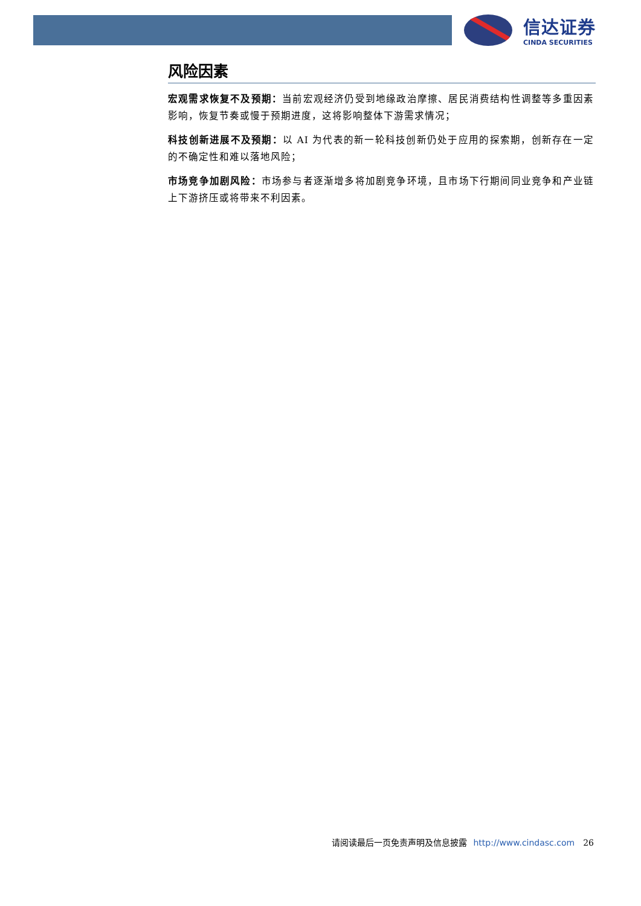信达证券
CINDA SECURITIES
风险因素
宏观需求恢复不及预期：当前宏观经济仍受到地缘政治摩擦、居民消费结构性调整等多重因素影响，恢复节奏或慢于预期进度，这将影响整体下游需求情况；
科技创新进展不及预期：以 AI 为代表的新一轮科技创新仍处于应用的探索期，创新存在一定的不确定性和难以落地风险；
市场竞争加剧风险：市场参与者逐渐增多将加剧竞争环境，且市场下行期间同业竞争和产业链上下游挤压或将带来不利因素。
请阅读最后一页免责声明及信息披露 http://www.cindasc.com 26